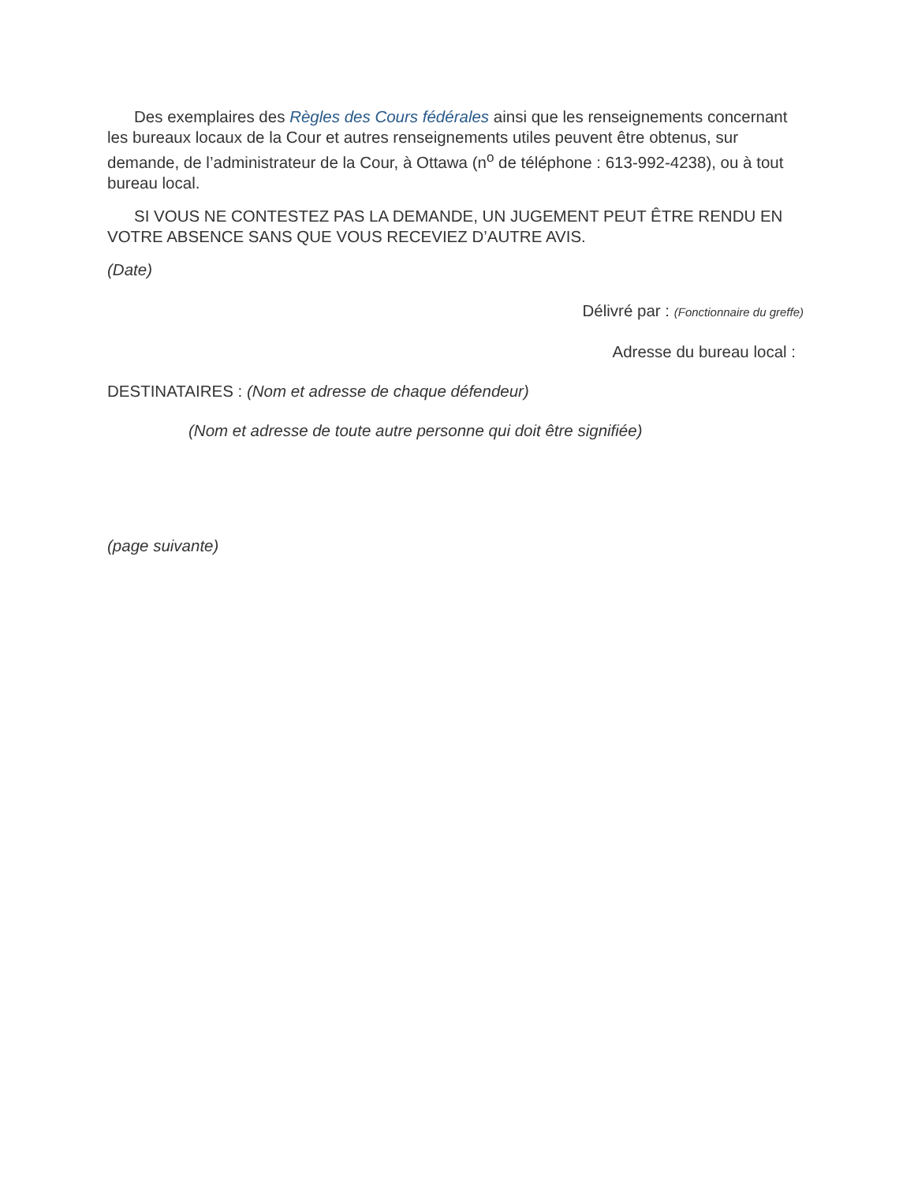Des exemplaires des Règles des Cours fédérales ainsi que les renseignements concernant les bureaux locaux de la Cour et autres renseignements utiles peuvent être obtenus, sur demande, de l’administrateur de la Cour, à Ottawa (n<sup>o</sup> de téléphone : 613-992-4238), ou à tout bureau local.
SI VOUS NE CONTESTEZ PAS LA DEMANDE, UN JUGEMENT PEUT ÊTRE RENDU EN VOTRE ABSENCE SANS QUE VOUS RECEVIEZ D’AUTRE AVIS.
(Date)
Délivré par : (Fonctionnaire du greffe)
Adresse du bureau local :
DESTINATAIRES : (Nom et adresse de chaque défendeur)
(Nom et adresse de toute autre personne qui doit être signifiée)
(page suivante)